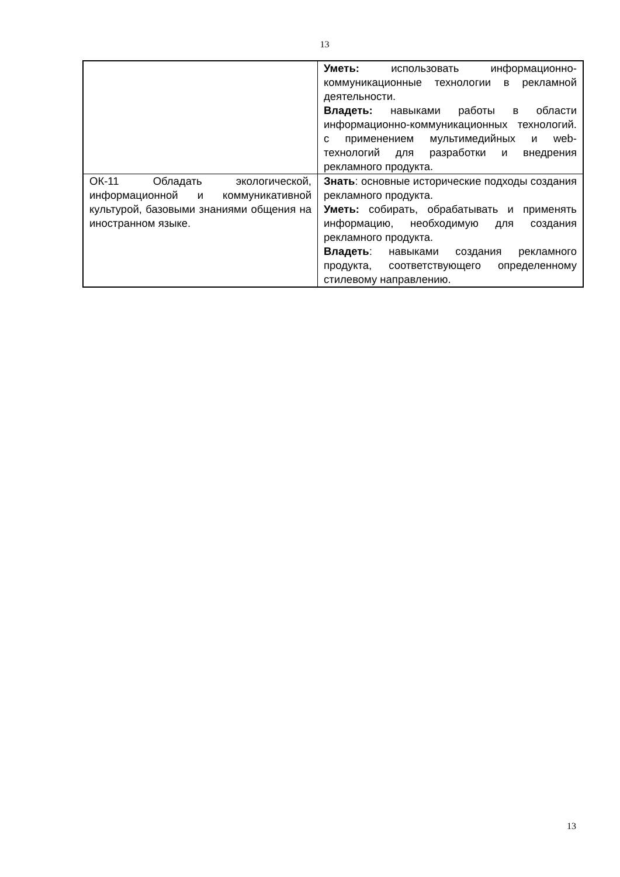13
| | Уметь: использовать информационно-коммуникационные технологии в рекламной деятельности. Владеть: навыками работы в области информационно-коммуникационных технологий. с применением мультимедийных и web-технологий для разработки и внедрения рекламного продукта. |
| ОК-11 Обладать экологической, информационной и коммуникативной культурой, базовыми знаниями общения на иностранном языке. | Знать : основные исторические подходы создания рекламного продукта. Уметь: собирать, обрабатывать и применять информацию, необходимую для создания рекламного продукта. Владеть : навыками создания рекламного продукта, соответствующего определенному стилевому направлению. |
13